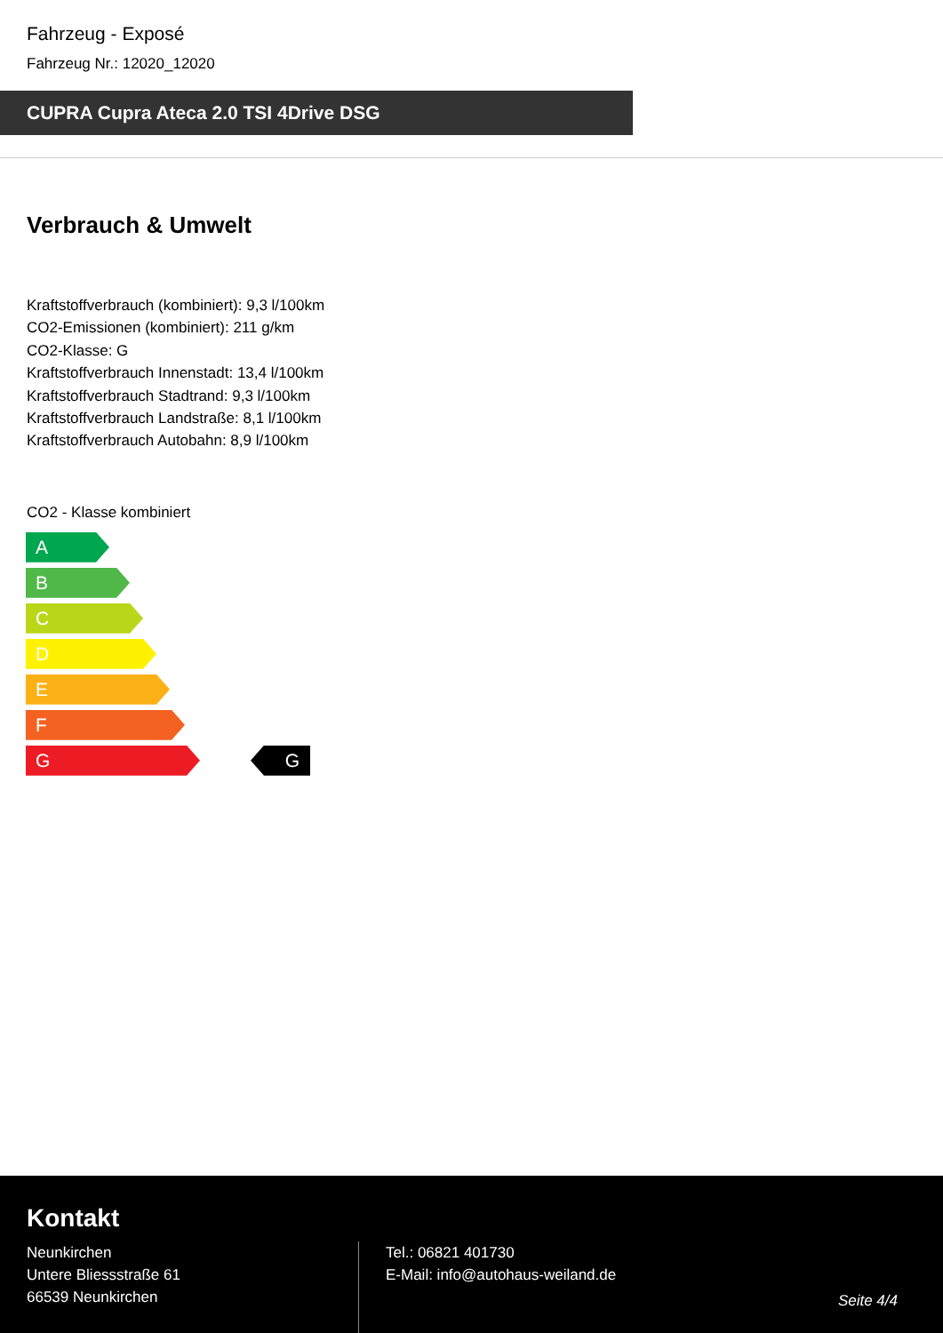Fahrzeug - Exposé
Fahrzeug Nr.: 12020_12020
CUPRA Cupra Ateca 2.0 TSI 4Drive DSG
Verbrauch & Umwelt
Kraftstoffverbrauch (kombiniert): 9,3 l/100km
CO2-Emissionen (kombiniert): 211 g/km
CO2-Klasse: G
Kraftstoffverbrauch Innenstadt: 13,4 l/100km
Kraftstoffverbrauch Stadtrand: 9,3 l/100km
Kraftstoffverbrauch Landstraße: 8,1 l/100km
Kraftstoffverbrauch Autobahn: 8,9 l/100km
CO2 - Klasse kombiniert
A
B
C
D
E
F
G G
Kontakt
Neunkirchen
Untere Bliessstraße 61
66539 Neunkirchen
Tel.: 06821 401730
E-Mail: info@autohaus-weiland.de
Seite 4/4